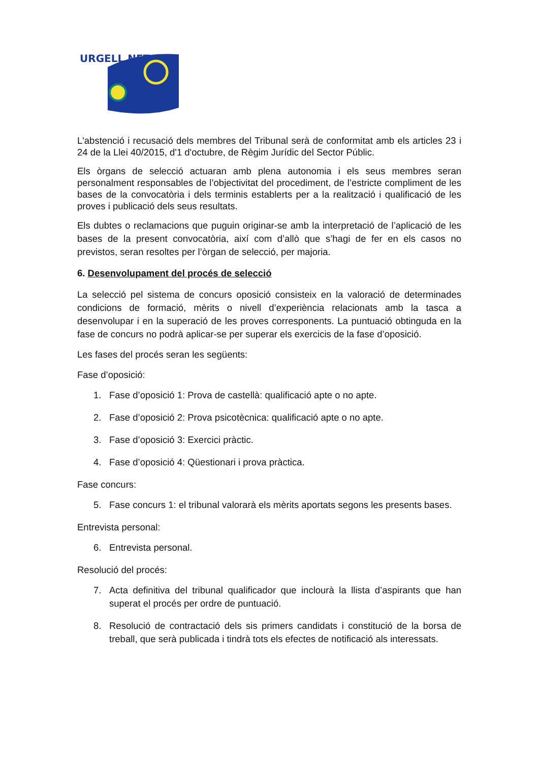URGELL NET
L'abstenció i recusació dels membres del Tribunal serà de conformitat amb els articles 23 i 24 de la Llei 40/2015, d'1 d'octubre, de Règim Jurídic del Sector Públic.
Els òrgans de selecció actuaran amb plena autonomia i els seus membres seran personalment responsables de l’objectivitat del procediment, de l’estricte compliment de les bases de la convocatòria i dels terminis establerts per a la realització i qualificació de les proves i publicació dels seus resultats.
Els dubtes o reclamacions que puguin originar-se amb la interpretació de l’aplicació de les bases de la present convocatòria, així com d’allò que s’hagi de fer en els casos no previstos, seran resoltes per l’òrgan de selecció, per majoria.
6. Desenvolupament del procés de selecció
La selecció pel sistema de concurs oposició consisteix en la valoració de determinades condicions de formació, mèrits o nivell d’experiència relacionats amb la tasca a desenvolupar i en la superació de les proves corresponents. La puntuació obtinguda en la fase de concurs no podrà aplicar-se per superar els exercicis de la fase d’oposició.
Les fases del procés seran les següents:
Fase d’oposició:
1. Fase d’oposició 1: Prova de castellà: qualificació apte o no apte.
2. Fase d’oposició 2: Prova psicotècnica: qualificació apte o no apte.
3. Fase d’oposició 3: Exercici pràctic.
4. Fase d’oposició 4: Qüestionari i prova pràctica.
Fase concurs:
5. Fase concurs 1: el tribunal valorarà els mèrits aportats segons les presents bases.
Entrevista personal:
6. Entrevista personal.
Resolució del procés:
7. Acta definitiva del tribunal qualificador que inclourà la llista d’aspirants que han superat el procés per ordre de puntuació.
8. Resolució de contractació dels sis primers candidats i constitució de la borsa de treball, que serà publicada i tindrà tots els efectes de notificació als interessats.